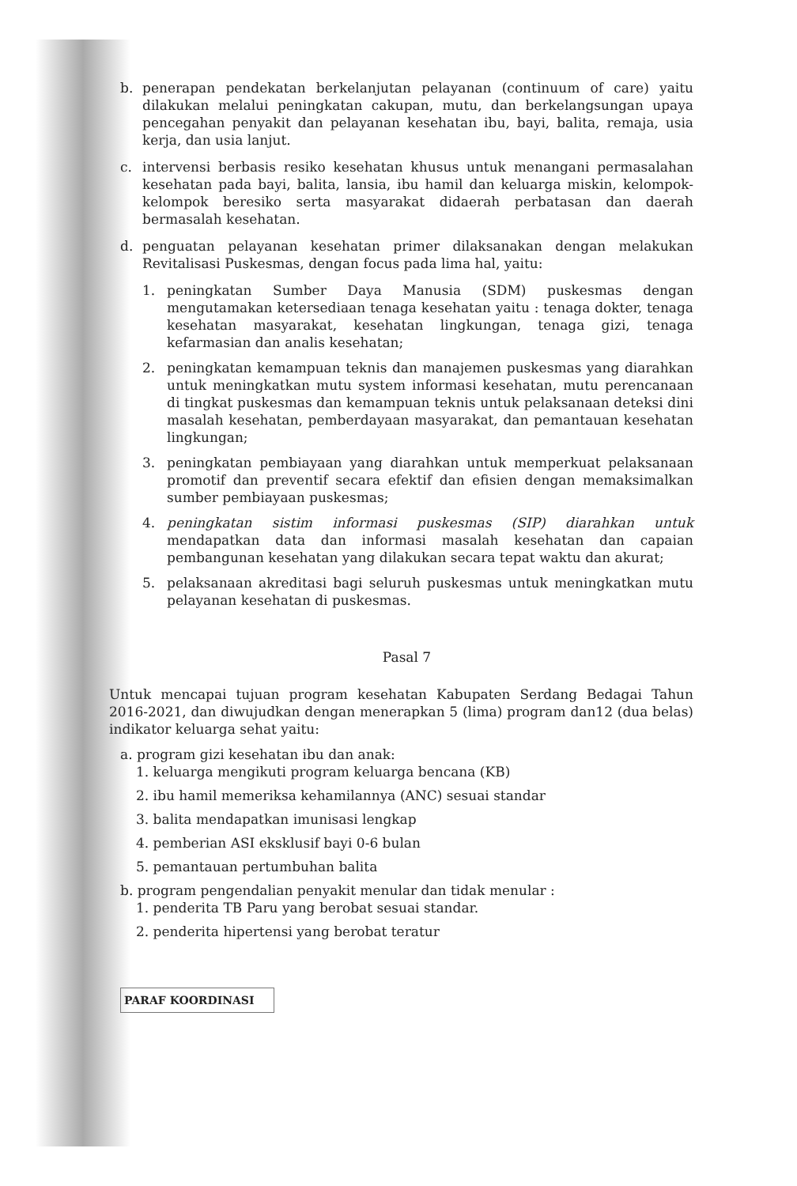b. penerapan pendekatan berkelanjutan pelayanan (continuum of care) yaitu dilakukan melalui peningkatan cakupan, mutu, dan berkelangsungan upaya pencegahan penyakit dan pelayanan kesehatan ibu, bayi, balita, remaja, usia kerja, dan usia lanjut.
c. intervensi berbasis resiko kesehatan khusus untuk menangani permasalahan kesehatan pada bayi, balita, lansia, ibu hamil dan keluarga miskin, kelompok-kelompok beresiko serta masyarakat didaerah perbatasan dan daerah bermasalah kesehatan.
d. penguatan pelayanan kesehatan primer dilaksanakan dengan melakukan Revitalisasi Puskesmas, dengan focus pada lima hal, yaitu:
1. peningkatan Sumber Daya Manusia (SDM) puskesmas dengan mengutamakan ketersediaan tenaga kesehatan yaitu : tenaga dokter, tenaga kesehatan masyarakat, kesehatan lingkungan, tenaga gizi, tenaga kefarmasian dan analis kesehatan;
2. peningkatan kemampuan teknis dan manajemen puskesmas yang diarahkan untuk meningkatkan mutu system informasi kesehatan, mutu perencanaan di tingkat puskesmas dan kemampuan teknis untuk pelaksanaan deteksi dini masalah kesehatan, pemberdayaan masyarakat, dan pemantauan kesehatan lingkungan;
3. peningkatan pembiayaan yang diarahkan untuk memperkuat pelaksanaan promotif dan preventif secara efektif dan efisien dengan memaksimalkan sumber pembiayaan puskesmas;
4. peningkatan sistim informasi puskesmas (SIP) diarahkan untuk mendapatkan data dan informasi masalah kesehatan dan capaian pembangunan kesehatan yang dilakukan secara tepat waktu dan akurat;
5. pelaksanaan akreditasi bagi seluruh puskesmas untuk meningkatkan mutu pelayanan kesehatan di puskesmas.
Pasal 7
Untuk mencapai tujuan program kesehatan Kabupaten Serdang Bedagai Tahun 2016-2021, dan diwujudkan dengan menerapkan 5 (lima) program dan12 (dua belas) indikator keluarga sehat yaitu:
a. program gizi kesehatan ibu dan anak:
1. keluarga mengikuti program keluarga bencana (KB)
2. ibu hamil memeriksa kehamilannya (ANC) sesuai standar
3. balita mendapatkan imunisasi lengkap
4. pemberian ASI eksklusif bayi 0-6 bulan
5. pemantauan pertumbuhan balita
b. program pengendalian penyakit menular dan tidak menular :
1. penderita TB Paru yang berobat sesuai standar.
2. penderita hipertensi yang berobat teratur
PARAF KOORDINASI